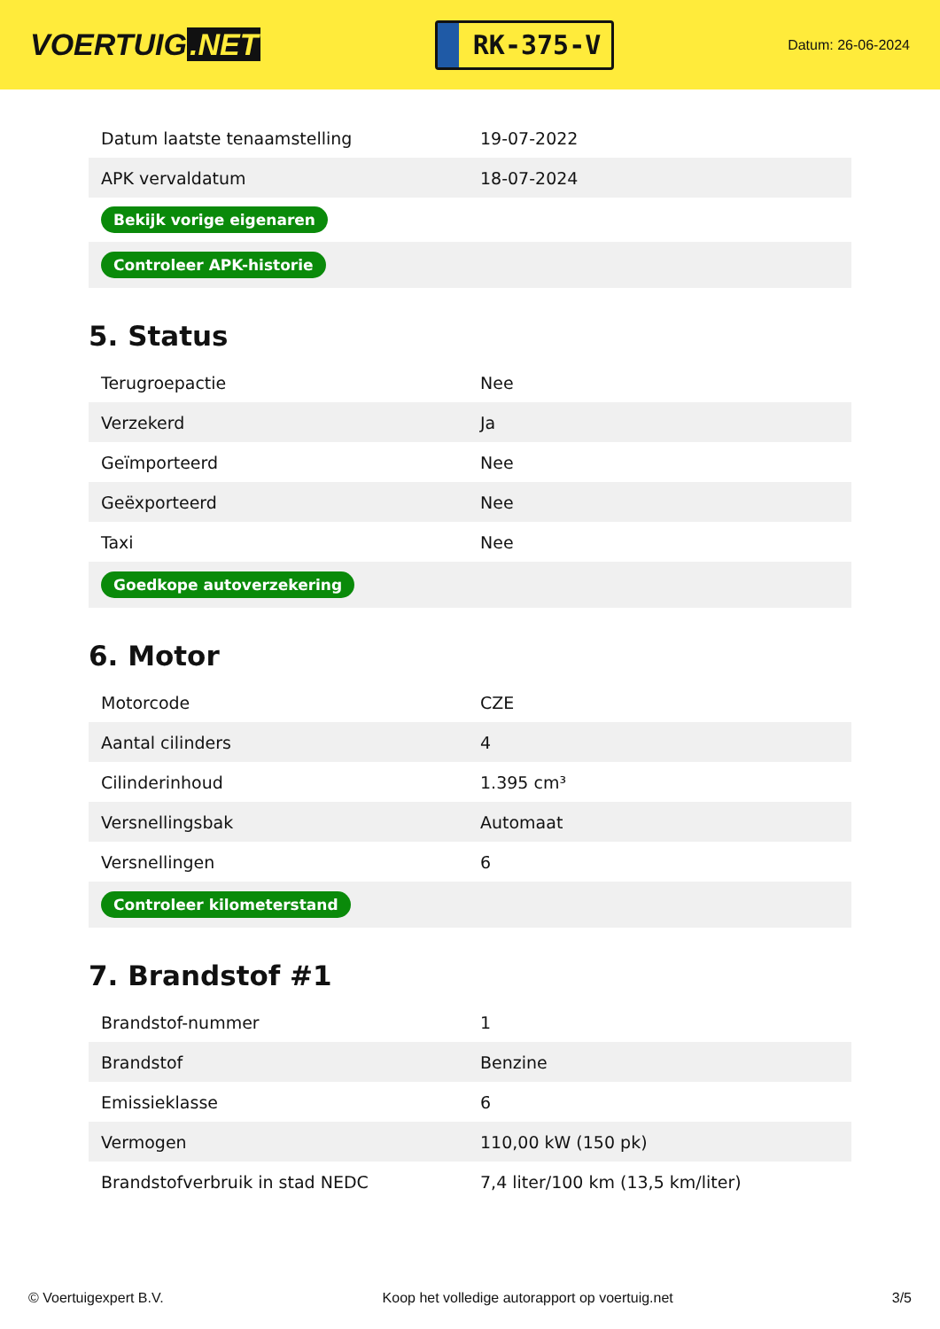VOERTUIG.NET
RK-375-V
Datum: 26-06-2024
| Datum laatste tenaamstelling | 19-07-2022 |
| APK vervaldatum | 18-07-2024 |
| Bekijk vorige eigenaren | |
| Controleer APK-historie | |
5. Status
| Terugroepactie | Nee |
| Verzekerd | Ja |
| Geïmporteerd | Nee |
| Geëxporteerd | Nee |
| Taxi | Nee |
| Goedkope autoverzekering | |
6. Motor
| Motorcode | CZE |
| Aantal cilinders | 4 |
| Cilinderinhoud | 1.395 cm³ |
| Versnellingsbak | Automaat |
| Versnellingen | 6 |
| Controleer kilometerstand | |
7. Brandstof #1
| Brandstof-nummer | 1 |
| Brandstof | Benzine |
| Emissieklasse | 6 |
| Vermogen | 110,00 kW (150 pk) |
| Brandstofverbruik in stad NEDC | 7,4 liter/100 km (13,5 km/liter) |
© Voertuigexpert B.V. Koop het volledige autorapport op voertuig.net 3/5